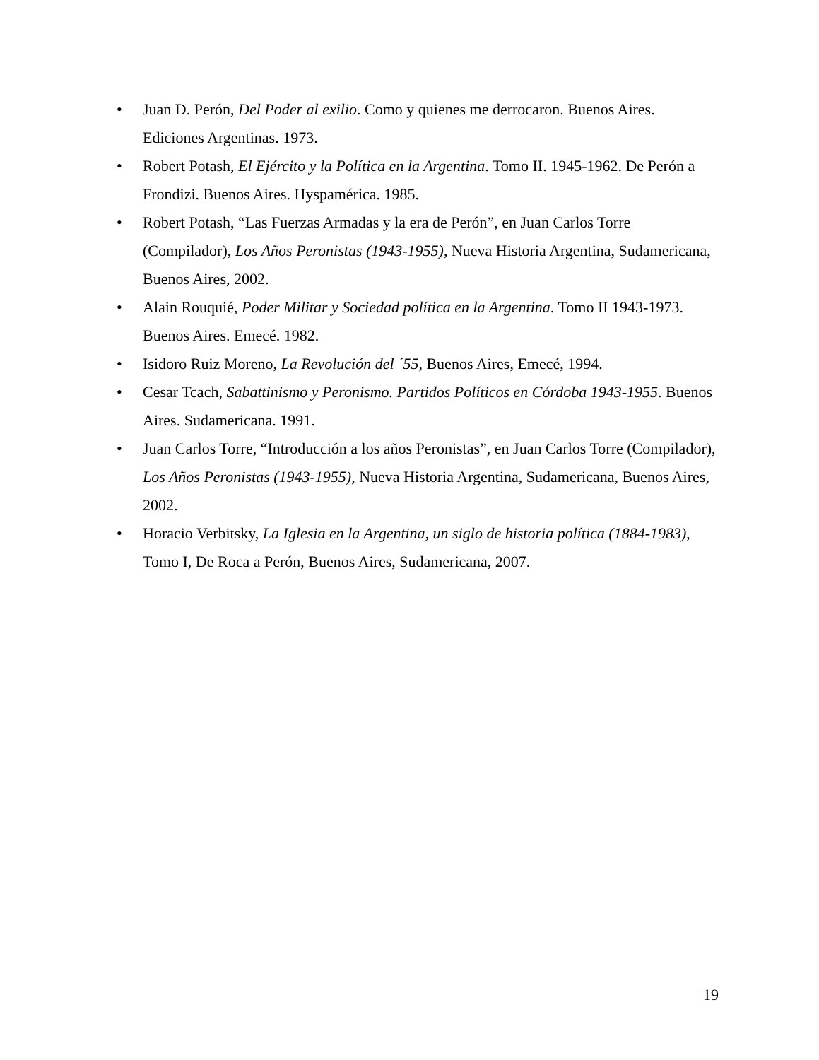• Juan D. Perón, Del Poder al exilio. Como y quienes me derrocaron. Buenos Aires. Ediciones Argentinas. 1973.
• Robert Potash, El Ejército y la Política en la Argentina. Tomo II. 1945-1962. De Perón a Frondizi. Buenos Aires. Hyspamérica. 1985.
• Robert Potash, “Las Fuerzas Armadas y la era de Perón”, en Juan Carlos Torre (Compilador), Los Años Peronistas (1943-1955), Nueva Historia Argentina, Sudamericana, Buenos Aires, 2002.
• Alain Rouquié, Poder Militar y Sociedad política en la Argentina. Tomo II 1943-1973. Buenos Aires. Emecé. 1982.
• Isidoro Ruiz Moreno, La Revolución del ´55, Buenos Aires, Emecé, 1994.
• Cesar Tcach, Sabattinismo y Peronismo. Partidos Políticos en Córdoba 1943-1955. Buenos Aires. Sudamericana. 1991.
• Juan Carlos Torre, “Introducción a los años Peronistas”, en Juan Carlos Torre (Compilador), Los Años Peronistas (1943-1955), Nueva Historia Argentina, Sudamericana, Buenos Aires, 2002.
• Horacio Verbitsky, La Iglesia en la Argentina, un siglo de historia política (1884-1983), Tomo I, De Roca a Perón, Buenos Aires, Sudamericana, 2007.
19